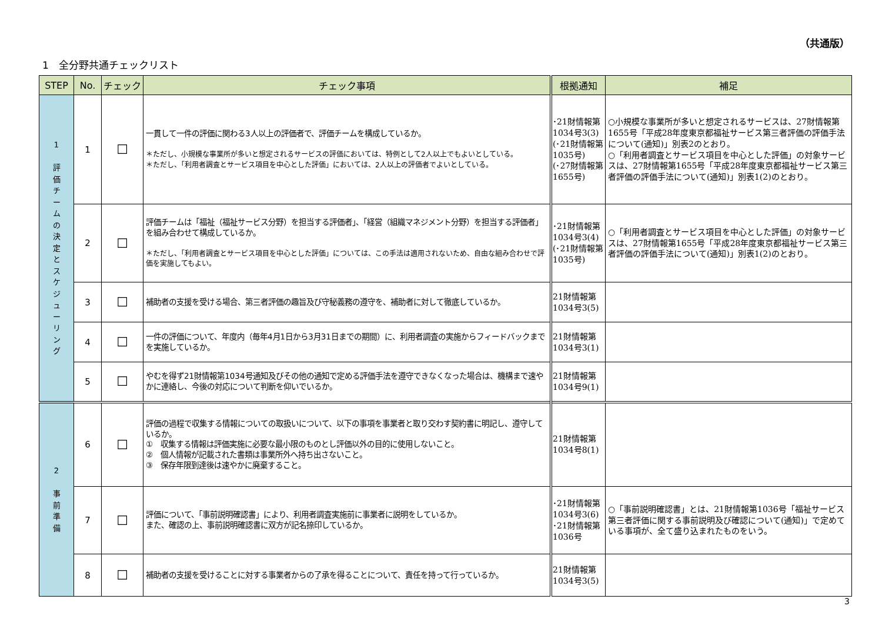（共通版）
1　全分野共通チェックリスト
| STEP | No. | チェック | チェック事項 | 根拠通知 | 補足 |
| --- | --- | --- | --- | --- | --- |
| 1 評 価 チ ー ム の 決 定 と ス ケ ジ ュ ー リ ン グ | 1 | ☐ | 一貫して一件の評価に関わる3人以上の評価者で、評価チームを構成しているか。 ＊ただし、小規模な事業所が多いと想定されるサービスの評価においては、特例として2人以上でもよいとしている。 ＊ただし、「利用者調査とサービス項目を中心とした評価」においては、2人以上の評価者でよいとしている。 | ･21財情報第1034号3(3) (･21財情報第1035号) (･27財情報第1655号) | ○小規模な事業所が多いと想定されるサービスは、27財情報第1655号「平成28年度東京都福祉サービス第三者評価の評価手法について(通知)」別表2のとおり。 ○「利用者調査とサービス項目を中心とした評価」の対象サービスは、27財情報第1655号「平成28年度東京都福祉サービス第三者評価の評価手法について(通知)」別表1(2)のとおり。 |
| | 2 | ☐ | 評価チームは「福祉（福祉サービス分野）を担当する評価者」、「経営（組織マネジメント分野）を担当する評価者」を組み合わせて構成しているか。 ＊ただし、「利用者調査とサービス項目を中心とした評価」については、この手法は適用されないため、自由な組み合わせで評価を実施してもよい。 | ･21財情報第1034号3(4) (･21財情報第1035号) | ○「利用者調査とサービス項目を中心とした評価」の対象サービスは、27財情報第1655号「平成28年度東京都福祉サービス第三者評価の評価手法について(通知)」別表1(2)のとおり。 |
| | 3 | ☐ | 補助者の支援を受ける場合、第三者評価の趣旨及び守秘義務の遵守を、補助者に対して徹底しているか。 | 21財情報第1034号3(5) | |
| | 4 | ☐ | 一件の評価について、年度内（毎年4月1日から3月31日までの期間）に、利用者調査の実施からフィードバックまでを実施しているか。 | 21財情報第1034号3(1) | |
| | 5 | ☐ | やむを得ず21財情報第1034号通知及びその他の通知で定める評価手法を遵守できなくなった場合は、機構まで速やかに連絡し、今後の対応について判断を仰いでいるか。 | 21財情報第1034号9(1) | |
| 2 事 前 準 備 | 6 | ☐ | 評価の過程で収集する情報についての取扱いについて、以下の事項を事業者と取り交わす契約書に明記し、遵守しているか。 ① 収集する情報は評価実施に必要な最小限のものとし評価以外の目的に使用しないこと。 ② 個人情報が記載された書類は事業所外へ持ち出さないこと。 ③ 保存年限到達後は速やかに廃棄すること。 | 21財情報第1034号8(1) | |
| | 7 | ☐ | 評価について、「事前説明確認書」により、利用者調査実施前に事業者に説明をしているか。 また、確認の上、事前説明確認書に双方が記名捺印しているか。 | ･21財情報第1034号3(6) ･21財情報第1036号 | ○「事前説明確認書」とは、21財情報第1036号「福祉サービス第三者評価に関する事前説明及び確認について(通知)」で定めている事項が、全て盛り込まれたものをいう。 |
| | 8 | ☐ | 補助者の支援を受けることに対する事業者からの了承を得ることについて、責任を持って行っているか。 | 21財情報第1034号3(5) | |
3